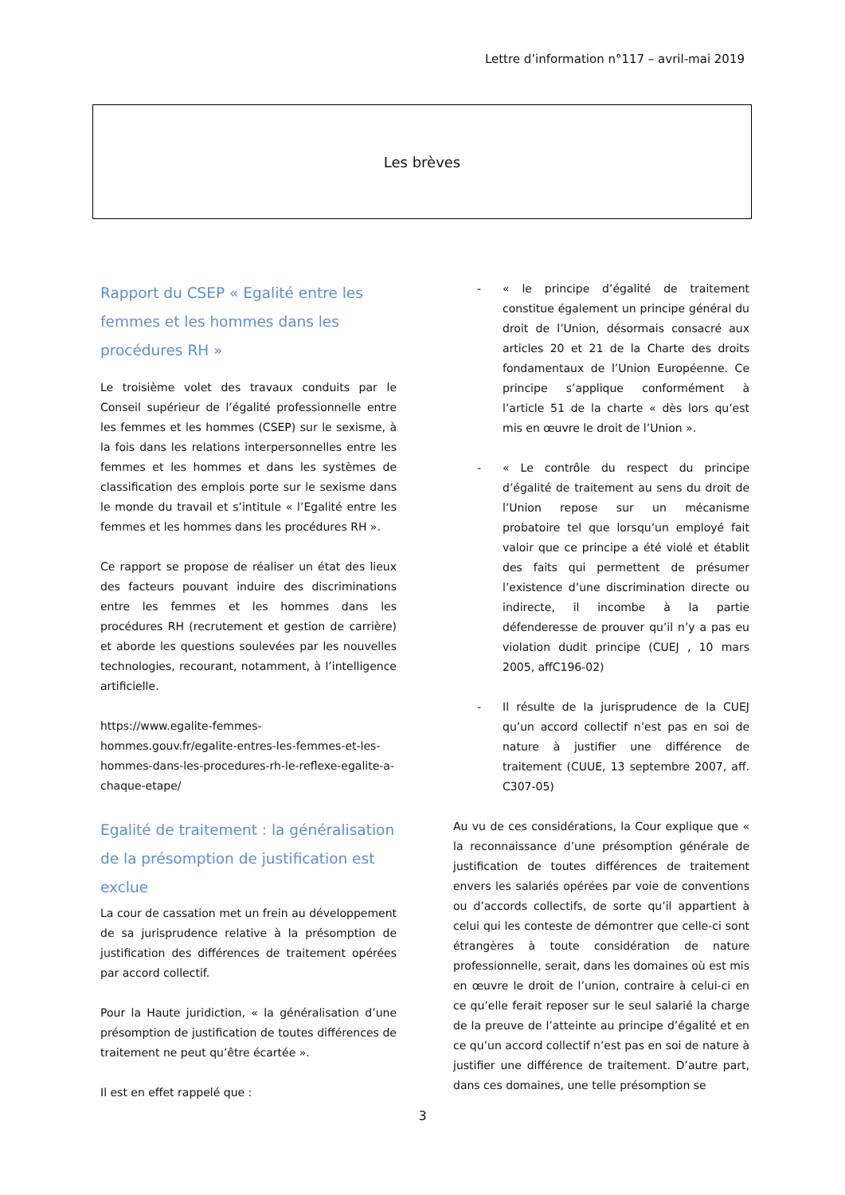Lettre d’information n°117 – avril-mai 2019
Les brèves
Rapport du CSEP « Egalité entre les femmes et les hommes dans les procédures RH »
Le troisième volet des travaux conduits par le Conseil supérieur de l’égalité professionnelle entre les femmes et les hommes (CSEP) sur le sexisme, à la fois dans les relations interpersonnelles entre les femmes et les hommes et dans les systèmes de classification des emplois porte sur le sexisme dans le monde du travail et s’intitule « l’Egalité entre les femmes et les hommes dans les procédures RH ».
Ce rapport se propose de réaliser un état des lieux des facteurs pouvant induire des discriminations entre les femmes et les hommes dans les procédures RH (recrutement et gestion de carrière) et aborde les questions soulevées par les nouvelles technologies, recourant, notamment, à l’intelligence artificielle.
https://www.egalite-femmes-hommes.gouv.fr/egalite-entres-les-femmes-et-les-hommes-dans-les-procedures-rh-le-reflexe-egalite-a-chaque-etape/
Egalité de traitement : la généralisation de la présomption de justification est exclue
La cour de cassation met un frein au développement de sa jurisprudence relative à la présomption de justification des différences de traitement opérées par accord collectif.
Pour la Haute juridiction, « la généralisation d’une présomption de justification de toutes différences de traitement ne peut qu’être écartée ».
Il est en effet rappelé que :
- « le principe d’égalité de traitement constitue également un principe général du droit de l’Union, désormais consacré aux articles 20 et 21 de la Charte des droits fondamentaux de l’Union Européenne. Ce principe s’applique conformément à l’article 51 de la charte « dès lors qu’est mis en œuvre le droit de l’Union ».
- « Le contrôle du respect du principe d’égalité de traitement au sens du droit de l’Union repose sur un mécanisme probatoire tel que lorsqu’un employé fait valoir que ce principe a été violé et établit des faits qui permettent de présumer l’existence d’une discrimination directe ou indirecte, il incombe à la partie défenderesse de prouver qu’il n’y a pas eu violation dudit principe (CUEJ , 10 mars 2005, affC196-02)
- Il résulte de la jurisprudence de la CUEJ qu’un accord collectif n’est pas en soi de nature à justifier une différence de traitement (CUUE, 13 septembre 2007, aff. C307-05)
Au vu de ces considérations, la Cour explique que « la reconnaissance d’une présomption générale de justification de toutes différences de traitement envers les salariés opérées par voie de conventions ou d’accords collectifs, de sorte qu’il appartient à celui qui les conteste de démontrer que celle-ci sont étrangères à toute considération de nature professionnelle, serait, dans les domaines où est mis en œuvre le droit de l’union, contraire à celui-ci en ce qu’elle ferait reposer sur le seul salarié la charge de la preuve de l’atteinte au principe d’égalité et en ce qu’un accord collectif n’est pas en soi de nature à justifier une différence de traitement. D’autre part, dans ces domaines, une telle présomption se
3